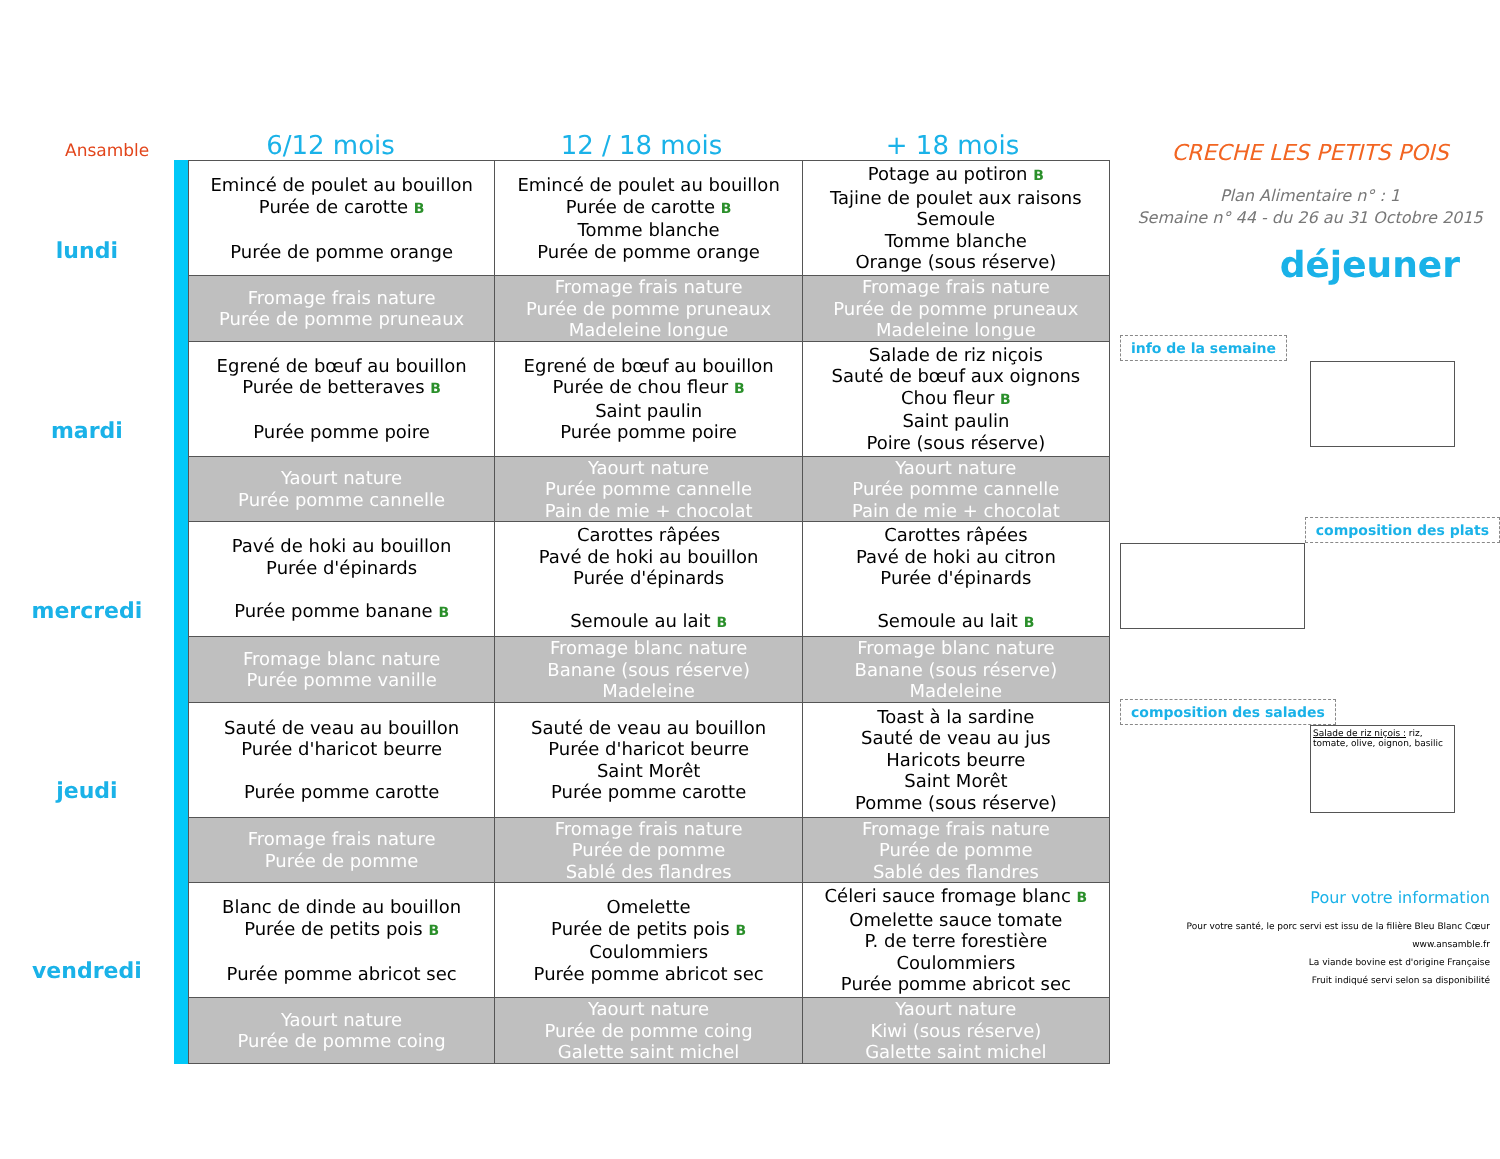Ansamble
6/12 mois
12 / 18 mois
+ 18 mois
lundi
mardi
mercredi
jeudi
vendredi
| Emincé de poulet au bouillon Purée de carotte B Purée de pomme orange | Emincé de poulet au bouillon Purée de carotte B Tomme blanche Purée de pomme orange | Potage au potiron B Tajine de poulet aux raisons Semoule Tomme blanche Orange (sous réserve) |
| Fromage frais nature Purée de pomme pruneaux | Fromage frais nature Purée de pomme pruneaux Madeleine longue | Fromage frais nature Purée de pomme pruneaux Madeleine longue |
| Egrené de bœuf au bouillon Purée de betteraves B Purée pomme poire | Egrené de bœuf au bouillon Purée de chou fleur B Saint paulin Purée pomme poire | Salade de riz niçois Sauté de bœuf aux oignons Chou fleur B Saint paulin Poire (sous réserve) |
| Yaourt nature Purée pomme cannelle | Yaourt nature Purée pomme cannelle Pain de mie + chocolat | Yaourt nature Purée pomme cannelle Pain de mie + chocolat |
| Pavé de hoki au bouillon Purée d'épinards Purée pomme banane B | Carottes râpées Pavé de hoki au bouillon Purée d'épinards Semoule au lait B | Carottes râpées Pavé de hoki au citron Purée d'épinards Semoule au lait B |
| Fromage blanc nature Purée pomme vanille | Fromage blanc nature Banane (sous réserve) Madeleine | Fromage blanc nature Banane (sous réserve) Madeleine |
| Sauté de veau au bouillon Purée d'haricot beurre Purée pomme carotte | Sauté de veau au bouillon Purée d'haricot beurre Saint Morêt Purée pomme carotte | Toast à la sardine Sauté de veau au jus Haricots beurre Saint Morêt Pomme (sous réserve) |
| Fromage frais nature Purée de pomme | Fromage frais nature Purée de pomme Sablé des flandres | Fromage frais nature Purée de pomme Sablé des flandres |
| Blanc de dinde au bouillon Purée de petits pois B Purée pomme abricot sec | Omelette Purée de petits pois B Coulommiers Purée pomme abricot sec | Céleri sauce fromage blanc B Omelette sauce tomate P. de terre forestière Coulommiers Purée pomme abricot sec |
| Yaourt nature Purée de pomme coing | Yaourt nature Purée de pomme coing Galette saint michel | Yaourt nature Kiwi (sous réserve) Galette saint michel |
CRECHE LES PETITS POIS
Plan Alimentaire n° : 1
Semaine n° 44 - du 26 au 31 Octobre 2015
déjeuner
info de la semaine
composition des plats
composition des salades
Salade de riz niçois : riz, tomate, olive, oignon, basilic
Pour votre information
Pour votre santé, le porc servi est issu de la filière Bleu Blanc Cœur
www.ansamble.fr
La viande bovine est d'origine Française
Fruit indiqué servi selon sa disponibilité